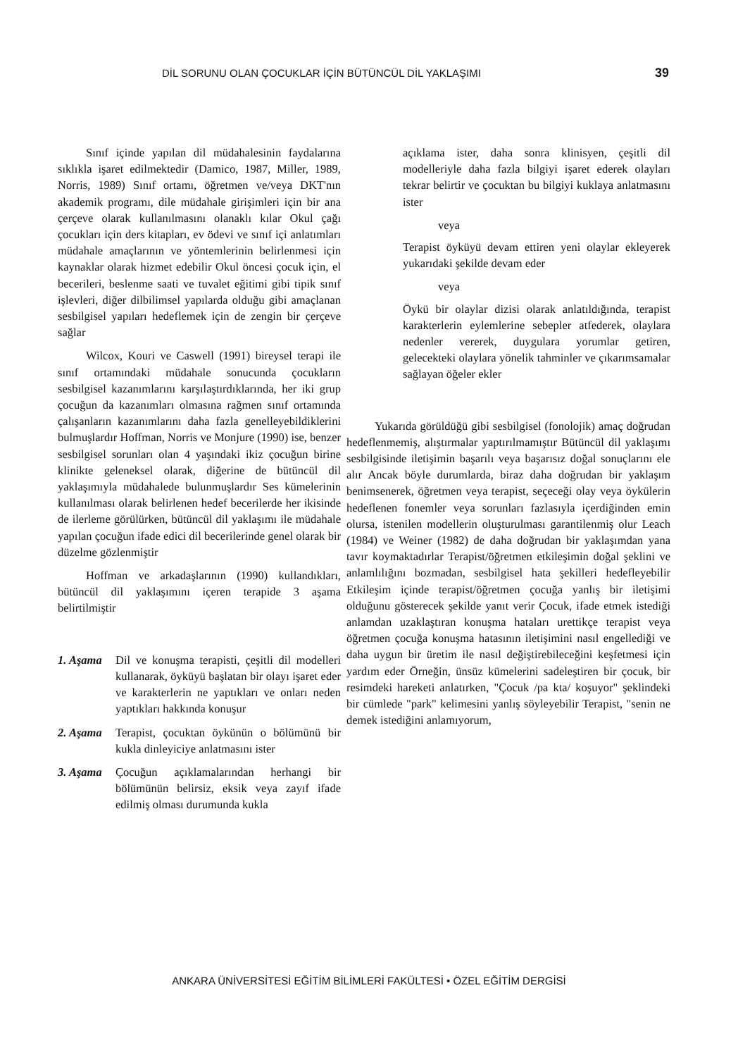DİL SORUNU OLAN ÇOCUKLAR İÇİN BÜTÜNCÜL DİL YAKLAŞIMI 39
Sınıf içinde yapılan dil müdahalesinin faydalarına sıklıkla işaret edilmektedir (Damico, 1987, Miller, 1989, Norris, 1989) Sınıf ortamı, öğretmen ve/veya DKT'nın akademik programı, dile müdahale girişimleri için bir ana çerçeve olarak kullanılmasını olanaklı kılar Okul çağı çocukları için ders kitapları, ev ödevi ve sınıf içi anlatımları müdahale amaçlarının ve yöntemlerinin belirlenmesi için kaynaklar olarak hizmet edebilir Okul öncesi çocuk için, el becerileri, beslenme saati ve tuvalet eğitimi gibi tipik sınıf işlevleri, diğer dilbilimsel yapılarda olduğu gibi amaçlanan sesbilgisel yapıları hedeflemek için de zengin bir çerçeve sağlar
Wilcox, Kouri ve Caswell (1991) bireysel terapi ile sınıf ortamındaki müdahale sonucunda çocukların sesbilgisel kazanımlarını karşılaştırdıklarında, her iki grup çocuğun da kazanımları olmasına rağmen sınıf ortamında çalışanların kazanımlarını daha fazla genelleyebildiklerini bulmuşlardır Hoffman, Norris ve Monjure (1990) ise, benzer sesbilgisel sorunları olan 4 yaşındaki ikiz çocuğun birine klinikte geleneksel olarak, diğerine de bütüncül dil yaklaşımıyla müdahalede bulunmuşlardır Ses kümelerinin kullanılması olarak belirlenen hedef becerilerde her ikisinde de ilerleme görülürken, bütüncül dil yaklaşımı ile müdahale yapılan çocuğun ifade edici dil becerilerinde genel olarak bir düzelme gözlenmiştir
Hoffman ve arkadaşlarının (1990) kullandıkları, bütüncül dil yaklaşımını içeren terapide 3 aşama belirtilmiştir
1. Aşama Dil ve konuşma terapisti, çeşitli dil modelleri kullanarak, öyküyü başlatan bir olayı işaret eder ve karakterlerin ne yaptıkları ve onları neden yaptıkları hakkında konuşur
2. Aşama Terapist, çocuktan öykünün o bölümünü bir kukla dinleyiciye anlatmasını ister
3. Aşama Çocuğun açıklamalarından herhangi bir bölümünün belirsiz, eksik veya zayıf ifade edilmiş olması durumunda kukla
açıklama ister, daha sonra klinisyen, çeşitli dil modelleriyle daha fazla bilgiyi işaret ederek olayları tekrar belirtir ve çocuktan bu bilgiyi kuklaya anlatmasını ister
veya
Terapist öyküyü devam ettiren yeni olaylar ekleyerek yukarıdaki şekilde devam eder
veya
Öykü bir olaylar dizisi olarak anlatıldığında, terapist karakterlerin eylemlerine sebepler atfederek, olaylara nedenler vererek, duygulara yorumlar getiren, gelecekteki olaylara yönelik tahminler ve çıkarımsamalar sağlayan öğeler ekler
Yukarıda görüldüğü gibi sesbilgisel (fonolojik) amaç doğrudan hedeflenmemiş, alıştırmalar yaptırılmamıştır Bütüncül dil yaklaşımı sesbilgisinde iletişimin başarılı veya başarısız doğal sonuçlarını ele alır Ancak böyle durumlarda, biraz daha doğrudan bir yaklaşım benimsenerek, öğretmen veya terapist, seçeceği olay veya öykülerin hedeflenen fonemler veya sorunları fazlasıyla içerdiğinden emin olursa, istenilen modellerin oluşturulması garantilenmiş olur Leach (1984) ve Weiner (1982) de daha doğrudan bir yaklaşımdan yana tavır koymaktadırlar Terapist/öğretmen etkileşimin doğal şeklini ve anlamlılığını bozmadan, sesbilgisel hata şekilleri hedefleyebilir Etkileşim içinde terapist/öğretmen çocuğa yanlış bir iletişimi olduğunu gösterecek şekilde yanıt verir Çocuk, ifade etmek istediği anlamdan uzaklaştıran konuşma hataları urettikçe terapist veya öğretmen çocuğa konuşma hatasının iletişimini nasıl engellediği ve daha uygun bir üretim ile nasıl değiştirebileceğini keşfetmesi için yardım eder Örneğin, ünsüz kümelerini sadeleştiren bir çocuk, bir resimdeki hareketi anlatırken, "Çocuk /pa kta/ koşuyor" şeklindeki bir cümlede "park" kelimesini yanlış söyleyebilir Terapist, "senin ne demek istediğini anlamıyorum,
ANKARA ÜNİVERSİTESİ EĞİTİM BİLİMLERİ FAKÜLTESİ • ÖZEL EĞİTİM DERGİSİ